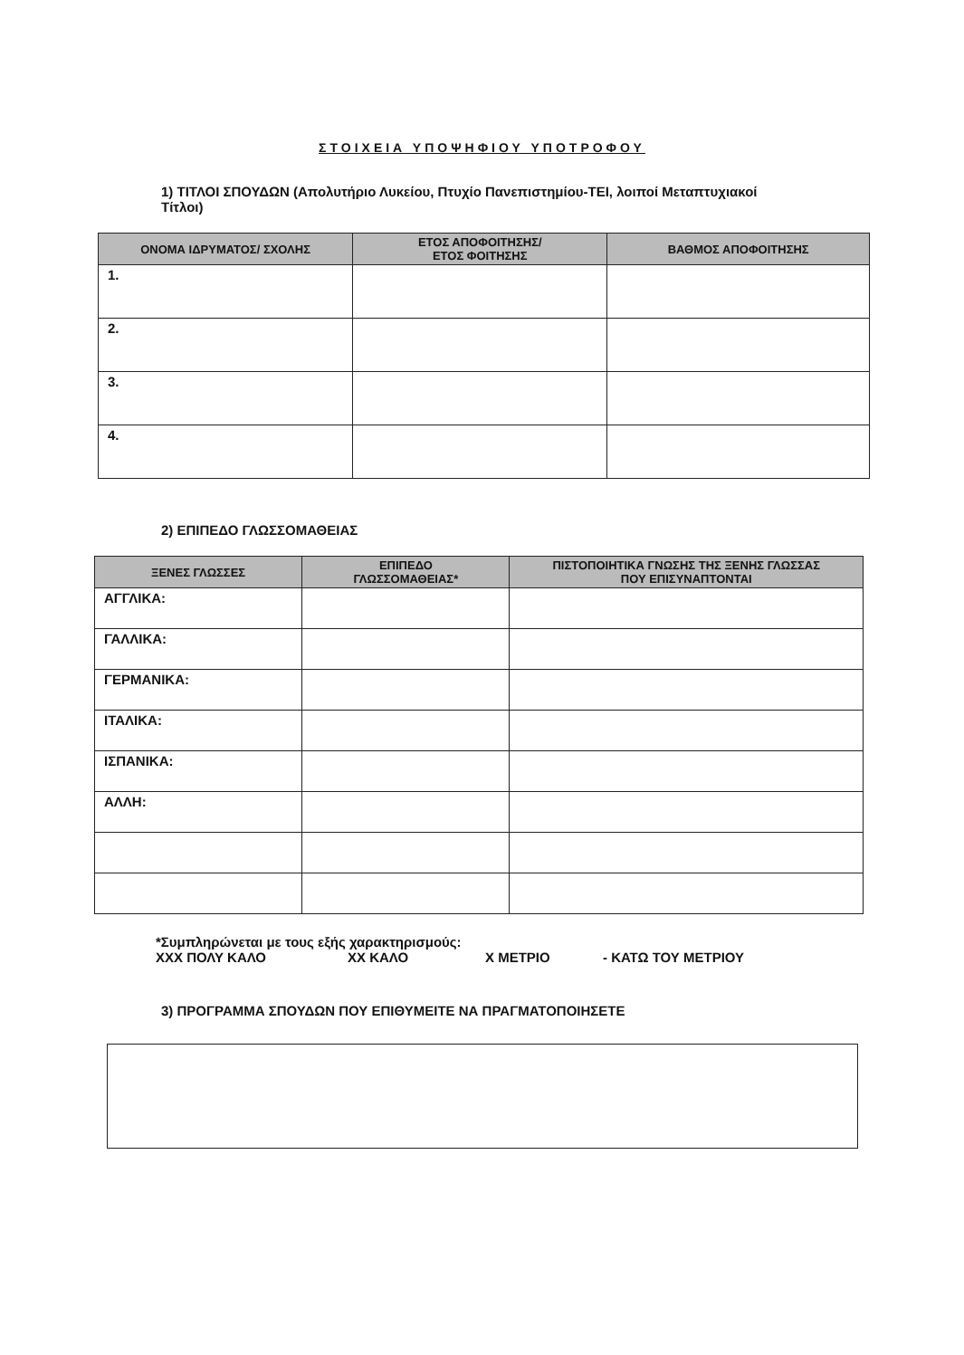ΣΤΟΙΧΕΙΑ ΥΠΟΨΗΦΙΟΥ ΥΠΟΤΡΟΦΟΥ
1) ΤΙΤΛΟΙ ΣΠΟΥΔΩΝ (Απολυτήριο Λυκείου, Πτυχίο Πανεπιστημίου-ΤΕΙ, λοιποί Μεταπτυχιακοί Τίτλοι)
| ΟΝΟΜΑ ΙΔΡΥΜΑΤΟΣ/ ΣΧΟΛΗΣ | ΕΤΟΣ ΑΠΟΦΟΙΤΗΣΗΣ/ ΕΤΟΣ ΦΟΙΤΗΣΗΣ | ΒΑΘΜΟΣ ΑΠΟΦΟΙΤΗΣΗΣ |
| --- | --- | --- |
| 1. | | |
| 2. | | |
| 3. | | |
| 4. | | |
2) ΕΠΙΠΕΔΟ ΓΛΩΣΣΟΜΑΘΕΙΑΣ
| ΞΕΝΕΣ ΓΛΩΣΣΕΣ | ΕΠΙΠΕΔΟ ΓΛΩΣΣΟΜΑΘΕΙΑΣ* | ΠΙΣΤΟΠΟΙΗΤΙΚΑ ΓΝΩΣΗΣ ΤΗΣ ΞΕΝΗΣ ΓΛΩΣΣΑΣ ΠΟΥ ΕΠΙΣΥΝΑΠΤΟΝΤΑΙ |
| --- | --- | --- |
| ΑΓΓΛΙΚΑ: | | |
| ΓΑΛΛΙΚΑ: | | |
| ΓΕΡΜΑΝΙΚΑ: | | |
| ΙΤΑΛΙΚΑ: | | |
| ΙΣΠΑΝΙΚΑ: | | |
| ΑΛΛΗ: | | |
*Συμπληρώνεται με τους εξής χαρακτηρισμούς:
ΧΧΧ ΠΟΛΥ ΚΑΛΟ ΧΧ ΚΑΛΟ Χ ΜΕΤΡΙΟ - ΚΑΤΩ ΤΟΥ ΜΕΤΡΙΟΥ
3) ΠΡΟΓΡΑΜΜΑ ΣΠΟΥΔΩΝ ΠΟΥ ΕΠΙΘΥΜΕΙΤΕ ΝΑ ΠΡΑΓΜΑΤΟΠΟΙΗΣΕΤΕ